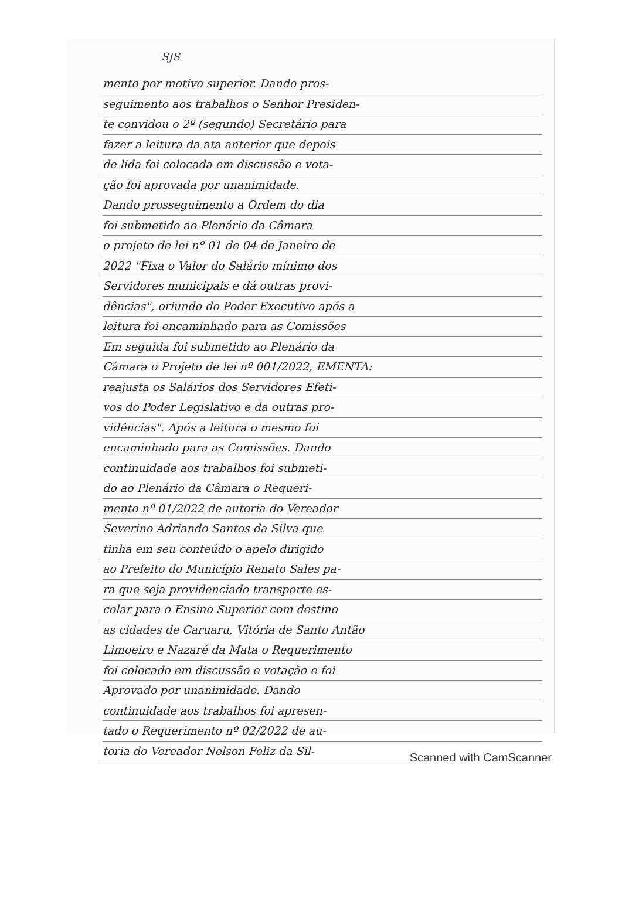SJS
mento por motivo superior. Dando pros-
seguimento aos trabalhos o Senhor Presiden-
te convidou o 2º (segundo) Secretário para
fazer a leitura da ata anterior que depois
de lida foi colocada em discussão e vota-
ção foi aprovada por unanimidade.
Dando prosseguimento a Ordem do dia
foi submetido ao Plenário da Câmara
o projeto de lei nº 01 de 04 de Janeiro de
2022 "Fixa o Valor do Salário mínimo dos
Servidores municipais e dá outras provi-
dências", oriundo do Poder Executivo após a
leitura foi encaminhado para as Comissões
Em seguida foi submetido ao Plenário da
Câmara o Projeto de lei nº 001/2022, EMENTA:
reajusta os Salários dos Servidores Efeti-
vos do Poder Legislativo e da outras pro-
vidências". Após a leitura o mesmo foi
encaminhado para as Comissões. Dando
continuidade aos trabalhos foi submeti-
do ao Plenário da Câmara o Requeri-
mento nº 01/2022 de autoria do Vereador
Severino Adriando Santos da Silva que
tinha em seu conteúdo o apelo dirigido
ao Prefeito do Município Renato Sales pa-
ra que seja providenciado transporte es-
colar para o Ensino Superior com destino
as cidades de Caruaru, Vitória de Santo Antão
Limoeiro e Nazaré da Mata o Requerimento
foi colocado em discussão e votação e foi
Aprovado por unanimidade. Dando
continuidade aos trabalhos foi apresen-
tado o Requerimento nº 02/2022 de au-
toria do Vereador Nelson Feliz da Sil-
Scanned with CamScanner